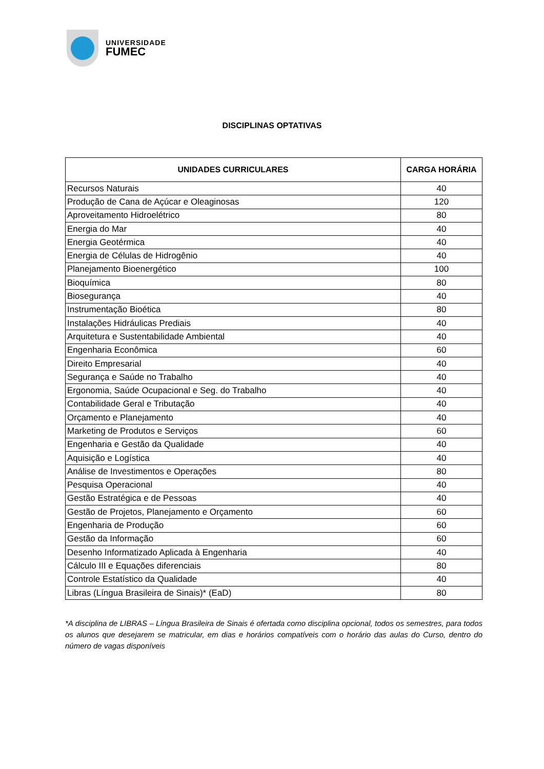UNIVERSIDADE
FUMEC
DISCIPLINAS OPTATIVAS
| UNIDADES CURRICULARES | CARGA HORÁRIA |
| --- | --- |
| Recursos Naturais | 40 |
| Produção de Cana de Açúcar e Oleaginosas | 120 |
| Aproveitamento Hidroelétrico | 80 |
| Energia do Mar | 40 |
| Energia Geotérmica | 40 |
| Energia de Células de Hidrogênio | 40 |
| Planejamento Bioenergético | 100 |
| Bioquímica | 80 |
| Biosegurança | 40 |
| Instrumentação Bioética | 80 |
| Instalações Hidráulicas Prediais | 40 |
| Arquitetura e Sustentabilidade Ambiental | 40 |
| Engenharia Econômica | 60 |
| Direito Empresarial | 40 |
| Segurança e Saúde no Trabalho | 40 |
| Ergonomia, Saúde Ocupacional e Seg. do Trabalho | 40 |
| Contabilidade Geral e Tributação | 40 |
| Orçamento e Planejamento | 40 |
| Marketing de Produtos e Serviços | 60 |
| Engenharia e Gestão da Qualidade | 40 |
| Aquisição e Logística | 40 |
| Análise de Investimentos e Operações | 80 |
| Pesquisa Operacional | 40 |
| Gestão Estratégica e de Pessoas | 40 |
| Gestão de Projetos, Planejamento e Orçamento | 60 |
| Engenharia de Produção | 60 |
| Gestão da Informação | 60 |
| Desenho Informatizado Aplicada à Engenharia | 40 |
| Cálculo III e Equações diferenciais | 80 |
| Controle Estatístico da Qualidade | 40 |
| Libras (Língua Brasileira de Sinais)* (EaD) | 80 |
*A disciplina de LIBRAS – Língua Brasileira de Sinais é ofertada como disciplina opcional, todos os semestres, para todos os alunos que desejarem se matricular, em dias e horários compatíveis com o horário das aulas do Curso, dentro do número de vagas disponíveis